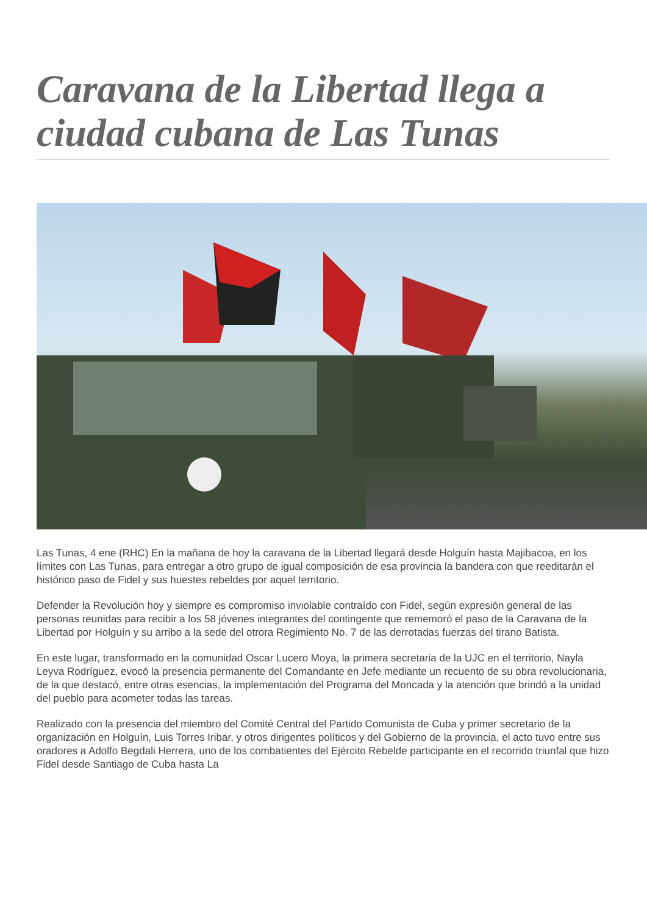Caravana de la Libertad llega a ciudad cubana de Las Tunas
Las Tunas, 4 ene (RHC) En la mañana de hoy la caravana de la Libertad llegará desde Holguín hasta Majibacoa, en los límites con Las Tunas, para entregar a otro grupo de igual composición de esa provincia la bandera con que reeditarán el histórico paso de Fidel y sus huestes rebeldes por aquel territorio.
Defender la Revolución hoy y siempre es compromiso inviolable contraído con Fidel, según expresión general de las personas reunidas para recibir a los 58 jóvenes integrantes del contingente que rememoró el paso de la Caravana de la Libertad por Holguín y su arribo a la sede del otrora Regimiento No. 7 de las derrotadas fuerzas del tirano Batista.
En este lugar, transformado en la comunidad Oscar Lucero Moya, la primera secretaria de la UJC en el territorio, Nayla Leyva Rodríguez, evocó la presencia permanente del Comandante en Jefe mediante un recuento de su obra revolucionaria, de la que destacó, entre otras esencias, la implementación del Programa del Moncada y la atención que brindó a la unidad del pueblo para acometer todas las tareas.
Realizado con la presencia del miembro del Comité Central del Partido Comunista de Cuba y primer secretario de la organización en Holguín, Luis Torres Iribar, y otros dirigentes políticos y del Gobierno de la provincia, el acto tuvo entre sus oradores a Adolfo Begdali Herrera, uno de los combatientes del Ejército Rebelde participante en el recorrido triunfal que hizo Fidel desde Santiago de Cuba hasta La